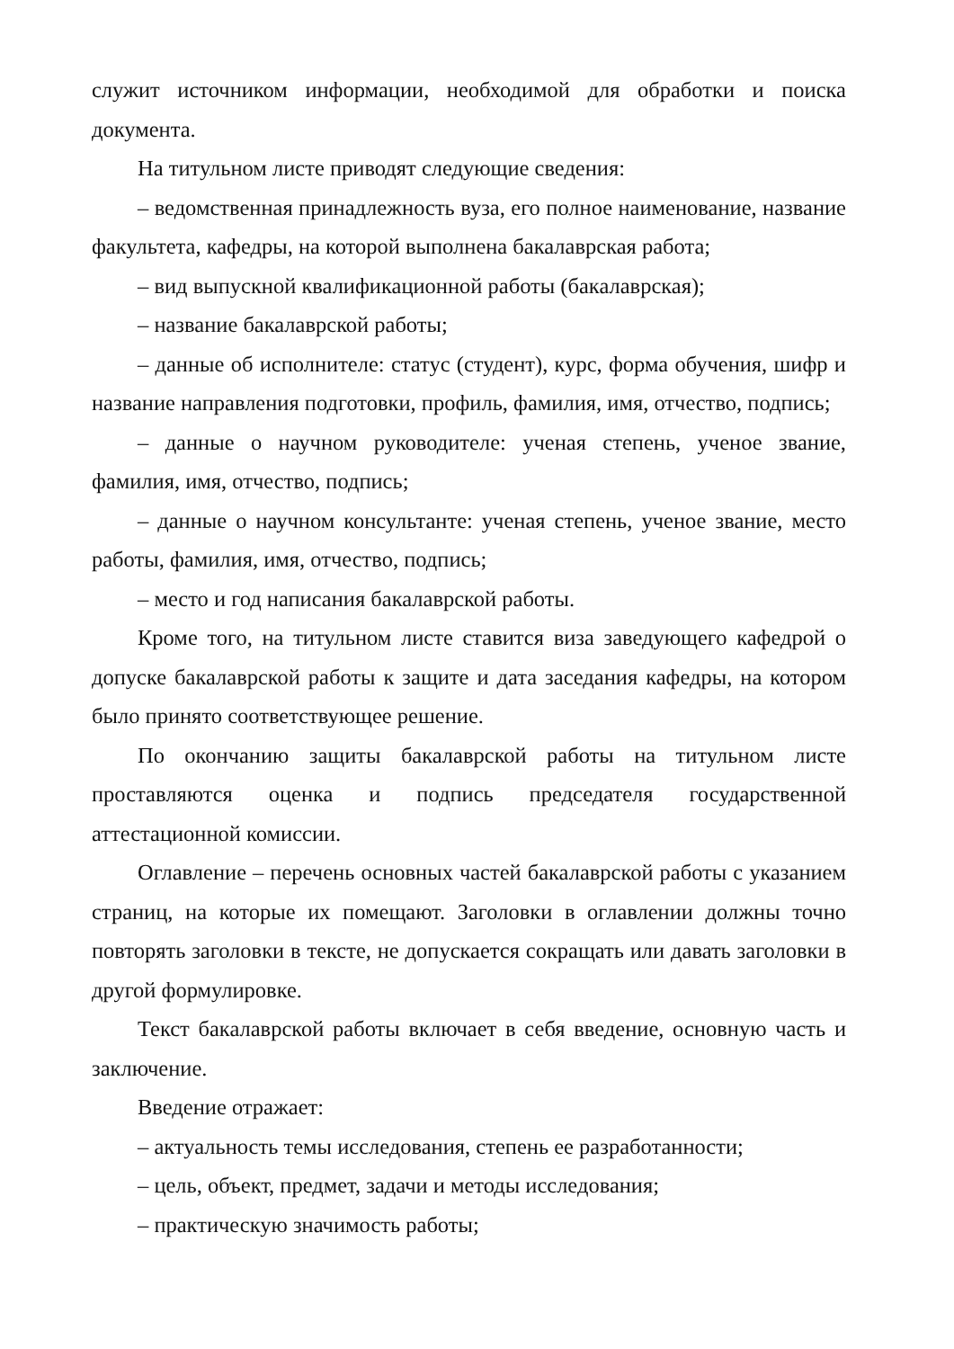служит источником информации, необходимой для обработки и поиска документа.
На титульном листе приводят следующие сведения:
– ведомственная принадлежность вуза, его полное наименование, название факультета, кафедры, на которой выполнена бакалаврская работа;
– вид выпускной квалификационной работы (бакалаврская);
– название бакалаврской работы;
– данные об исполнителе: статус (студент), курс, форма обучения, шифр и название направления подготовки, профиль, фамилия, имя, отчество, подпись;
– данные о научном руководителе: ученая степень, ученое звание, фамилия, имя, отчество, подпись;
– данные о научном консультанте: ученая степень, ученое звание, место работы, фамилия, имя, отчество, подпись;
– место и год написания бакалаврской работы.
Кроме того, на титульном листе ставится виза заведующего кафедрой о допуске бакалаврской работы к защите и дата заседания кафедры, на котором было принято соответствующее решение.
По окончанию защиты бакалаврской работы на титульном листе проставляются оценка и подпись председателя государственной аттестационной комиссии.
Оглавление – перечень основных частей бакалаврской работы с указанием страниц, на которые их помещают. Заголовки в оглавлении должны точно повторять заголовки в тексте, не допускается сокращать или давать заголовки в другой формулировке.
Текст бакалаврской работы включает в себя введение, основную часть и заключение.
Введение отражает:
– актуальность темы исследования, степень ее разработанности;
– цель, объект, предмет, задачи и методы исследования;
– практическую значимость работы;